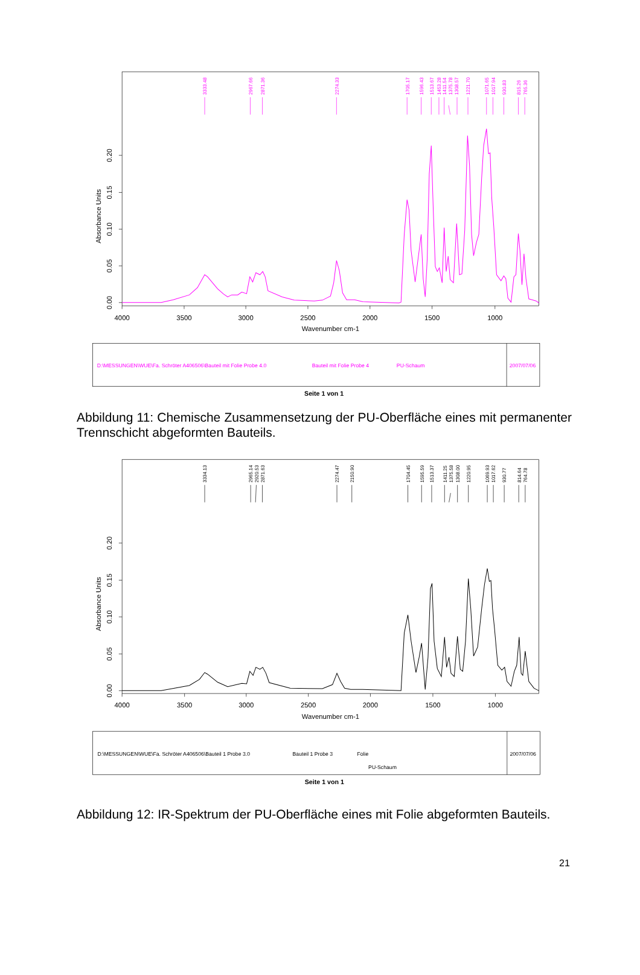3333.48
2967.66
2871.36
2274.33
1705.17
1596.43
1513.67
1453.28
1411.54
1375.78
1308.57
1221.70
1071.65
1017.94
930.83
815.26
765.36
0.00
0.05
0.10
0.15
0.20
Absorbance Units
4000
3500
3000
2500
2000
1500
1000
Wavenumber cm-1
D:\MESSUNGEN\WUE\Fa. Schröter A406506\Bauteil mit Folie Probe 4.0
Bauteil mit Folie Probe 4
PU-Schaum
2007/07/06
Seite 1 von 1
Abbildung 11: Chemische Zusammensetzung der PU-Oberfläche eines mit permanenter Trennschicht abgeformten Bauteils.
3334.13
2965.14
2920.53
2871.63
2274.47
2150.90
1704.45
1595.59
1513.37
1411.25
1375.58
1308.00
1220.95
1069.93
1017.62
930.77
814.64
764.78
0.00
0.05
0.10
0.15
0.20
Absorbance Units
4000
3500
3000
2500
2000
1500
1000
Wavenumber cm-1
D:\MESSUNGEN\WUE\Fa. Schröter A406506\Bauteil 1 Probe 3.0
Bauteil 1 Probe 3
Folie
PU-Schaum
2007/07/06
Seite 1 von 1
Abbildung 12: IR-Spektrum der PU-Oberfläche eines mit Folie abgeformten Bauteils.
21